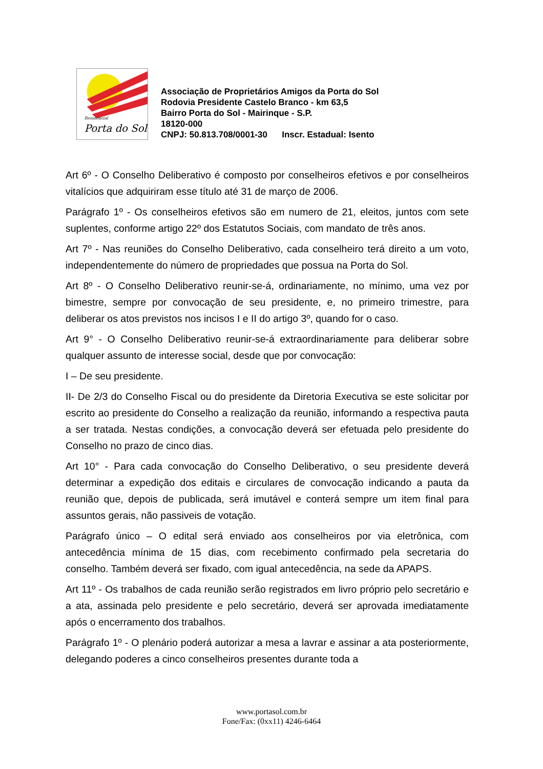Residencial
Porta do Sol
Associação de Proprietários Amigos da Porta do Sol
Rodovia Presidente Castelo Branco - km 63,5
Bairro Porta do Sol - Mairinque - S.P.
18120-000
CNPJ: 50.813.708/0001-30 Inscr. Estadual: Isento
Art 6º - O Conselho Deliberativo é composto por conselheiros efetivos e por conselheiros vitalícios que adquiriram esse título até 31 de março de 2006.
Parágrafo 1º - Os conselheiros efetivos são em numero de 21, eleitos, juntos com sete suplentes, conforme artigo 22º dos Estatutos Sociais, com mandato de três anos.
Art 7º - Nas reuniões do Conselho Deliberativo, cada conselheiro terá direito a um voto, independentemente do número de propriedades que possua na Porta do Sol.
Art 8º - O Conselho Deliberativo reunir-se-á, ordinariamente, no mínimo, uma vez por bimestre, sempre por convocação de seu presidente, e, no primeiro trimestre, para deliberar os atos previstos nos incisos I e II do artigo 3º, quando for o caso.
Art 9° - O Conselho Deliberativo reunir-se-á extraordinariamente para deliberar sobre qualquer assunto de interesse social, desde que por convocação:
I – De seu presidente.
II- De 2/3 do Conselho Fiscal ou do presidente da Diretoria Executiva se este solicitar por escrito ao presidente do Conselho a realização da reunião, informando a respectiva pauta a ser tratada. Nestas condições, a convocação deverá ser efetuada pelo presidente do Conselho no prazo de cinco dias.
Art 10° - Para cada convocação do Conselho Deliberativo, o seu presidente deverá determinar a expedição dos editais e circulares de convocação indicando a pauta da reunião que, depois de publicada, será imutável e conterá sempre um item final para assuntos gerais, não passiveis de votação.
Parágrafo único – O edital será enviado aos conselheiros por via eletrônica, com antecedência mínima de 15 dias, com recebimento confirmado pela secretaria do conselho. Também deverá ser fixado, com igual antecedência, na sede da APAPS.
Art 11º - Os trabalhos de cada reunião serão registrados em livro próprio pelo secretário e a ata, assinada pelo presidente e pelo secretário, deverá ser aprovada imediatamente após o encerramento dos trabalhos.
Parágrafo 1º - O plenário poderá autorizar a mesa a lavrar e assinar a ata posteriormente, delegando poderes a cinco conselheiros presentes durante toda a
www.portasol.com.br
Fone/Fax: (0xx11) 4246-6464